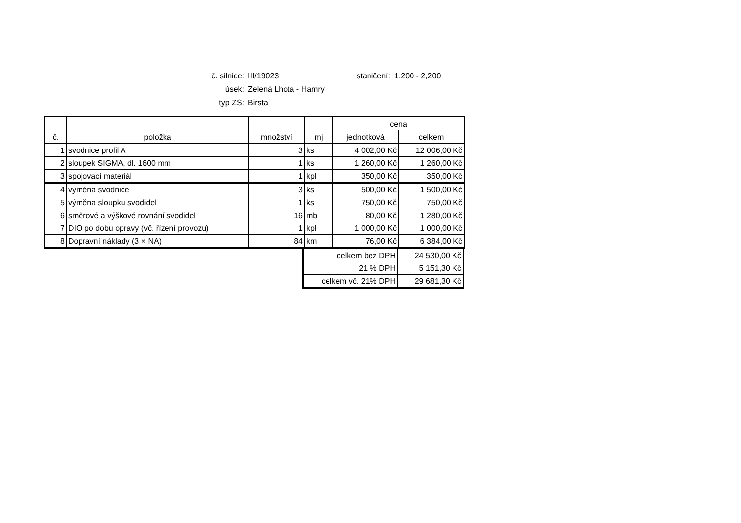| č. silnice: | III/19023 | staničení: | 1,200 - 2,200 |
| úsek: | Zelená Lhota - Hamry | | |
| typ ZS: | Birsta | | |
| č. | položka | množství | mj | cena | |
| --- | --- | --- | --- | --- | --- |
| | | | | jednotková | celkem |
| 1 | svodnice profil A | 3 | ks | 4 002,00 Kč | 12 006,00 Kč |
| 2 | sloupek SIGMA, dl. 1600 mm | 1 | ks | 1 260,00 Kč | 1 260,00 Kč |
| 3 | spojovací materiál | 1 | kpl | 350,00 Kč | 350,00 Kč |
| 4 | výměna svodnice | 3 | ks | 500,00 Kč | 1 500,00 Kč |
| 5 | výměna sloupku svodidel | 1 | ks | 750,00 Kč | 750,00 Kč |
| 6 | směrové a výškové rovnání svodidel | 16 | mb | 80,00 Kč | 1 280,00 Kč |
| 7 | DIO po dobu opravy (vč. řízení provozu) | 1 | kpl | 1 000,00 Kč | 1 000,00 Kč |
| 8 | Dopravní náklady (3 × NA) | 84 | km | 76,00 Kč | 6 384,00 Kč |
| celkem bez DPH | 24 530,00 Kč |
| 21 % DPH | 5 151,30 Kč |
| celkem vč. 21% DPH | 29 681,30 Kč |